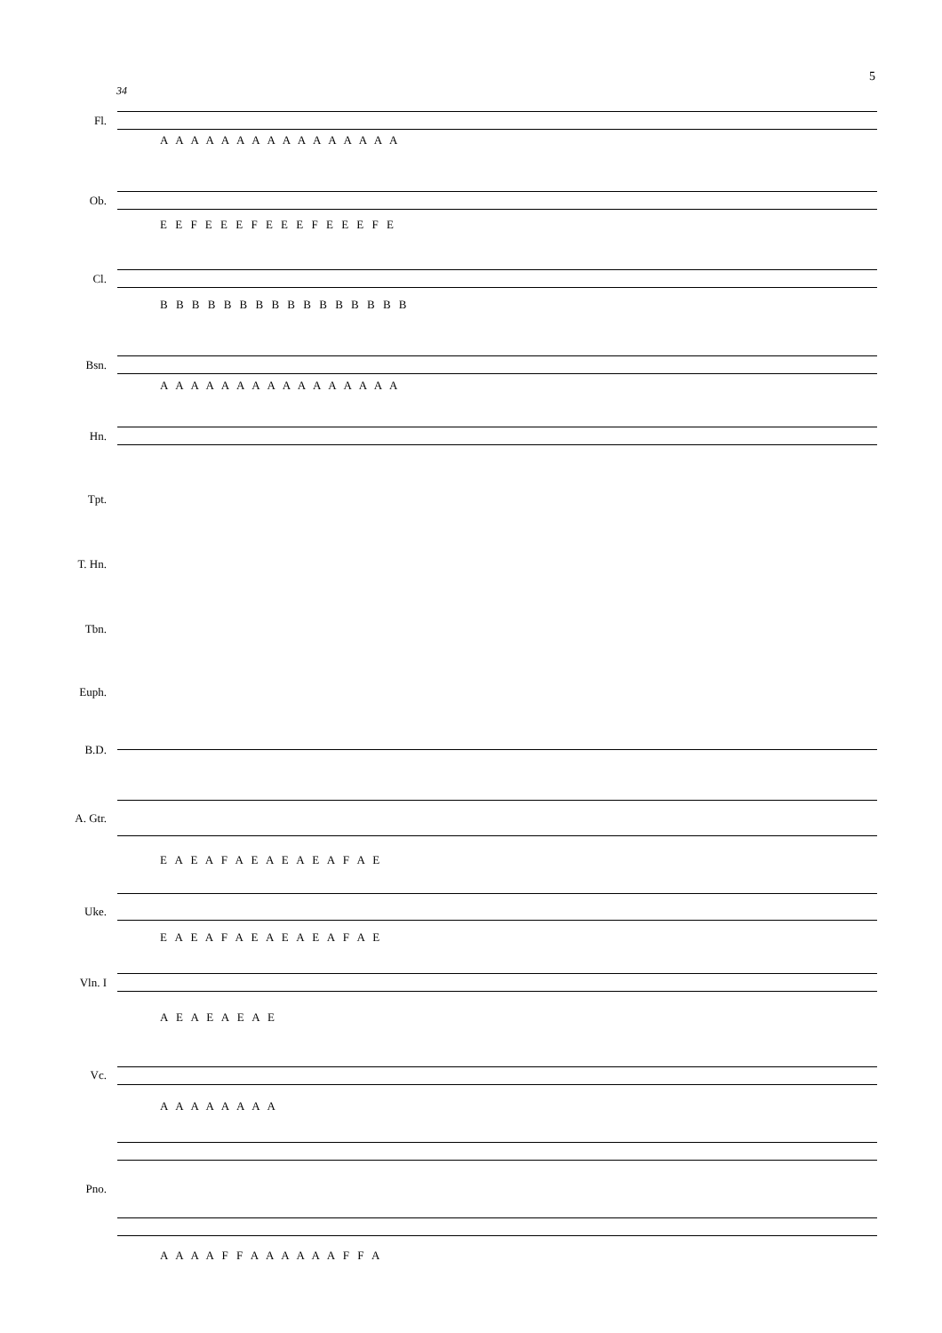5
34
Fl.
Ob.
Cl.
Bsn.
Hn.
Tpt.
T. Hn.
Tbn.
Euph.
B.D.
A. Gtr.
Uke.
Vln. I
Vc.
Pno.
A A A A A A A A A A A A A A A A
E E F E E E F E E E F E E E F E
B B B B B B B B B B B B B B B B
A A A A A A A A A A A A A A A A
E A E A F A E A E A E A F A E
E A E A F A E A E A E A F A E
A E A E A E A E
A A A A A A A A
A A A A F F A A A A A A F F A